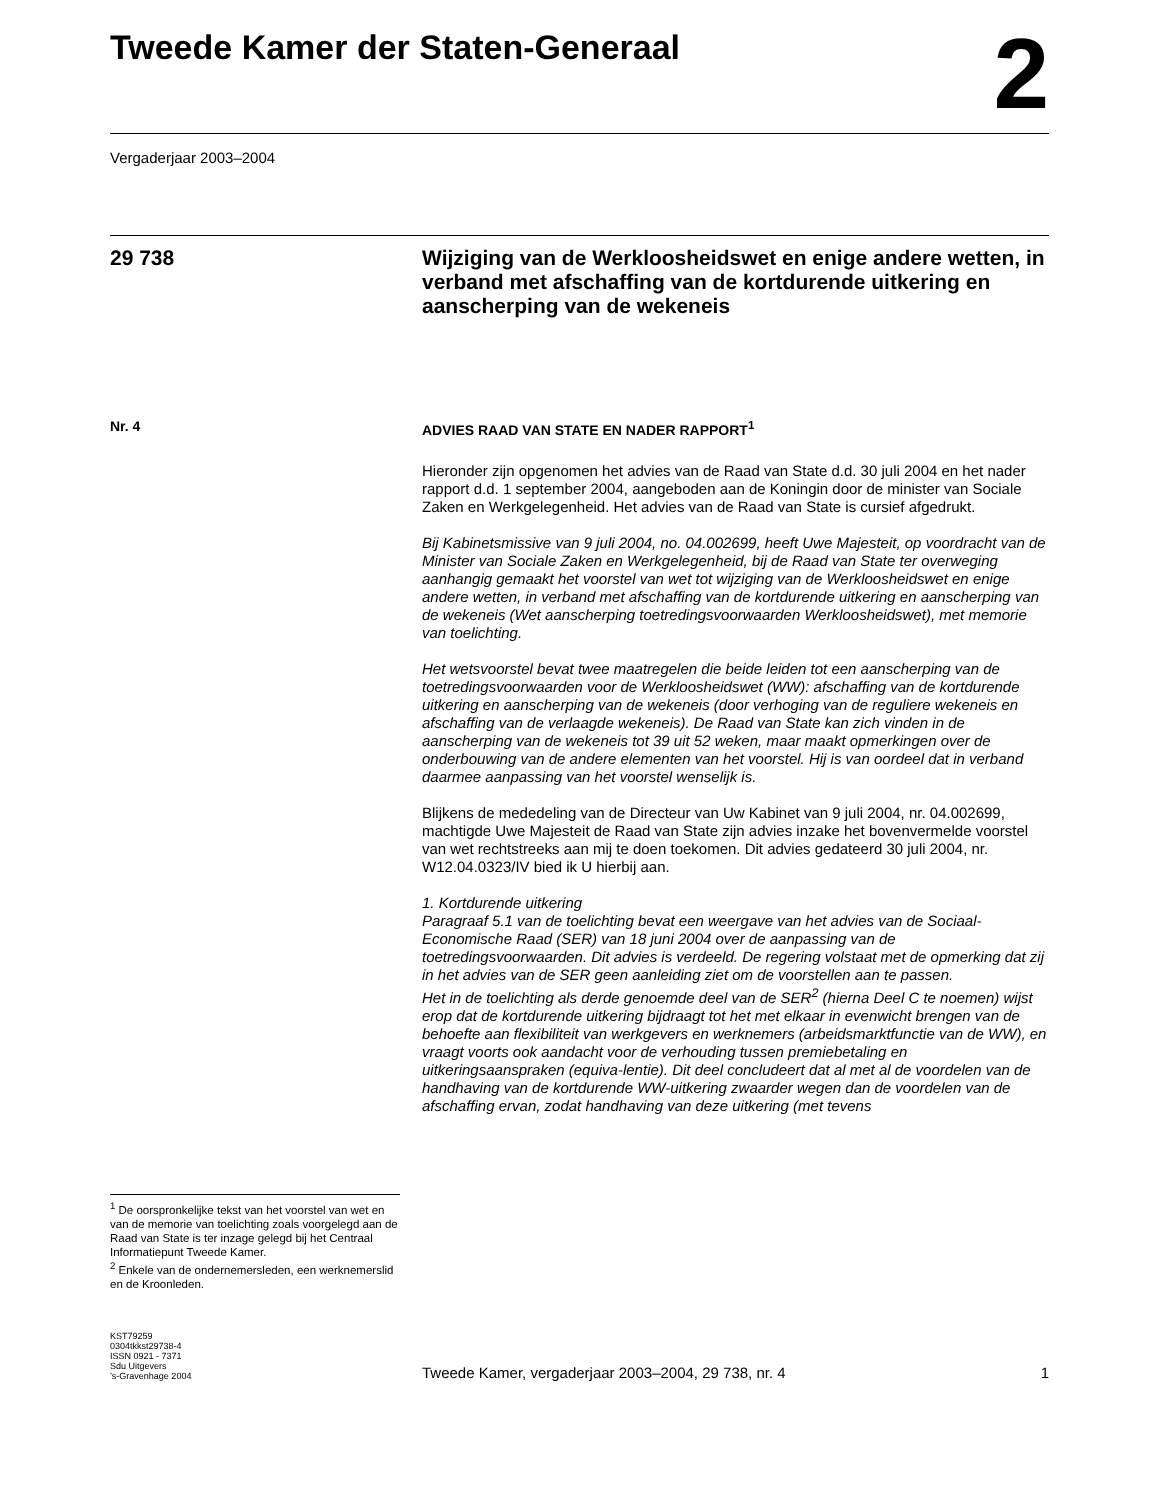Tweede Kamer der Staten-Generaal
2
Vergaderjaar 2003–2004
29 738
Wijziging van de Werkloosheidswet en enige andere wetten, in verband met afschaffing van de kortdurende uitkering en aanscherping van de wekeneis
Nr. 4
<sup>1</sup> De oorspronkelijke tekst van het voorstel van wet en van de memorie van toelichting zoals voorgelegd aan de Raad van State is ter inzage gelegd bij het Centraal Informatiepunt Tweede Kamer.
<sup>2</sup> Enkele van de ondernemersleden, een werknemerslid en de Kroonleden.
ADVIES RAAD VAN STATE EN NADER RAPPORT<sup>1</sup>
Hieronder zijn opgenomen het advies van de Raad van State d.d. 30 juli 2004 en het nader rapport d.d. 1 september 2004, aangeboden aan de Koningin door de minister van Sociale Zaken en Werkgelegenheid. Het advies van de Raad van State is cursief afgedrukt.
Bij Kabinetsmissive van 9 juli 2004, no. 04.002699, heeft Uwe Majesteit, op voordracht van de Minister van Sociale Zaken en Werkgelegenheid, bij de Raad van State ter overweging aanhangig gemaakt het voorstel van wet tot wijziging van de Werkloosheidswet en enige andere wetten, in verband met afschaffing van de kortdurende uitkering en aanscherping van de wekeneis (Wet aanscherping toetredingsvoorwaarden Werkloosheidswet), met memorie van toelichting.
Het wetsvoorstel bevat twee maatregelen die beide leiden tot een aanscherping van de toetredingsvoorwaarden voor de Werkloosheidswet (WW): afschaffing van de kortdurende uitkering en aanscherping van de wekeneis (door verhoging van de reguliere wekeneis en afschaffing van de verlaagde wekeneis). De Raad van State kan zich vinden in de aanscherping van de wekeneis tot 39 uit 52 weken, maar maakt opmerkingen over de onderbouwing van de andere elementen van het voorstel. Hij is van oordeel dat in verband daarmee aanpassing van het voorstel wenselijk is.
Blijkens de mededeling van de Directeur van Uw Kabinet van 9 juli 2004, nr. 04.002699, machtigde Uwe Majesteit de Raad van State zijn advies inzake het bovenvermelde voorstel van wet rechtstreeks aan mij te doen toekomen. Dit advies gedateerd 30 juli 2004, nr. W12.04.0323/IV bied ik U hierbij aan.
1. Kortdurende uitkering
Paragraaf 5.1 van de toelichting bevat een weergave van het advies van de Sociaal-Economische Raad (SER) van 18 juni 2004 over de aanpassing van de toetredingsvoorwaarden. Dit advies is verdeeld. De regering volstaat met de opmerking dat zij in het advies van de SER geen aanleiding ziet om de voorstellen aan te passen.
Het in de toelichting als derde genoemde deel van de SER<sup>2</sup> (hierna Deel C te noemen) wijst erop dat de kortdurende uitkering bijdraagt tot het met elkaar in evenwicht brengen van de behoefte aan flexibiliteit van werkgevers en werknemers (arbeidsmarktfunctie van de WW), en vraagt voorts ook aandacht voor de verhouding tussen premiebetaling en uitkeringsaanspraken (equiva-lentie). Dit deel concludeert dat al met al de voordelen van de handhaving van de kortdurende WW-uitkering zwaarder wegen dan de voordelen van de afschaffing ervan, zodat handhaving van deze uitkering (met tevens
KST79259
0304tkkst29738-4
ISSN 0921 - 7371
Sdu Uitgevers
’s-Gravenhage 2004
Tweede Kamer, vergaderjaar 2003–2004, 29 738, nr. 4
1